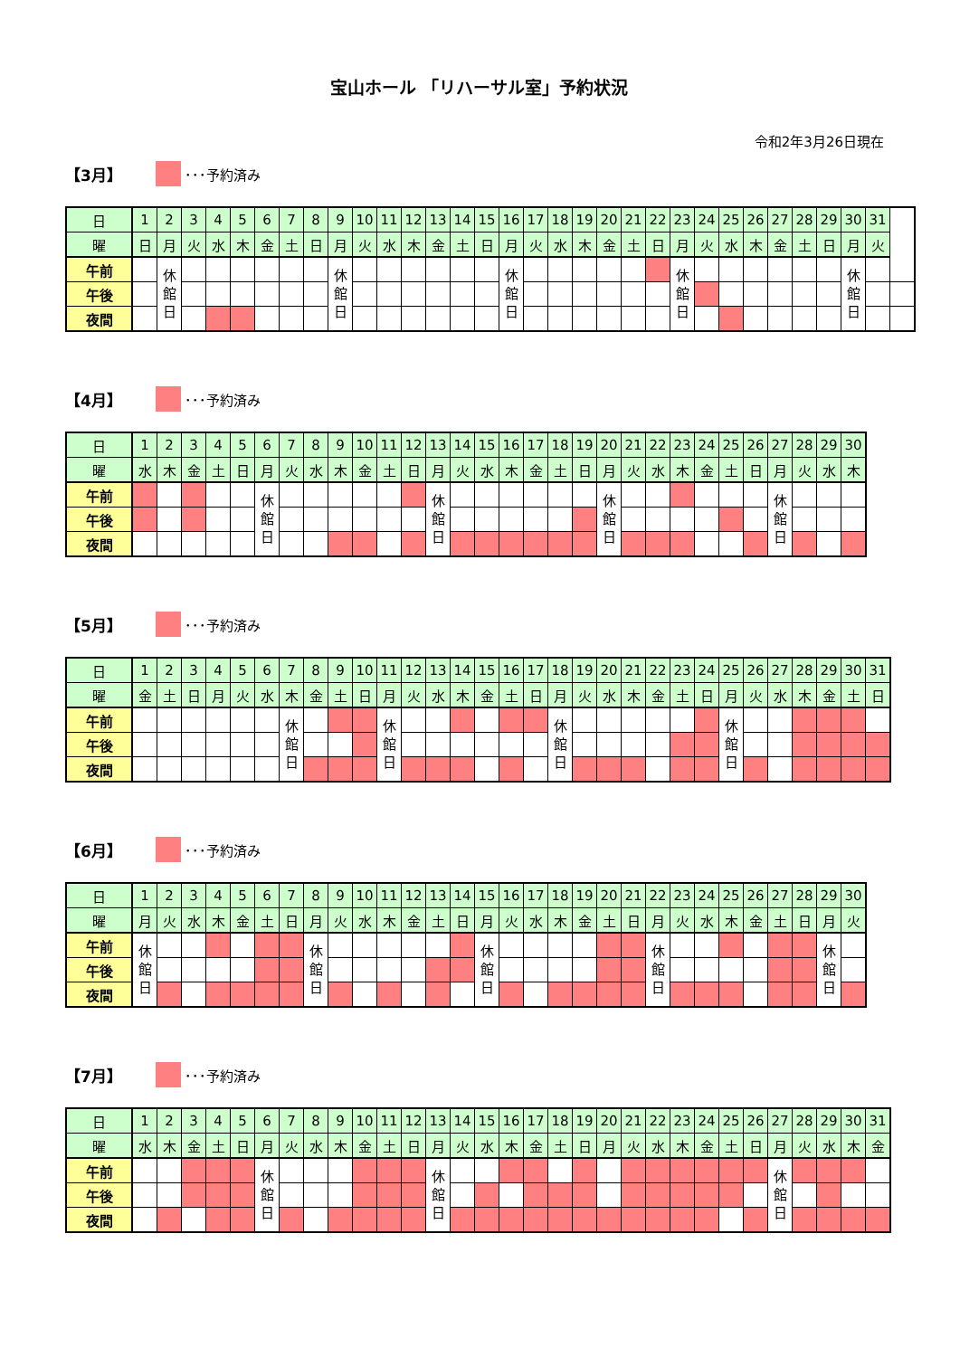宝山ホール 「リハーサル室」予約状況
令和2年3月26日現在
【3月】 ･･･予約済み
| 日 | 1 | 2 | 3 | 4 | 5 | 6 | 7 | 8 | 9 | 10 | 11 | 12 | 13 | 14 | 15 | 16 | 17 | 18 | 19 | 20 | 21 | 22 | 23 | 24 | 25 | 26 | 27 | 28 | 29 | 30 | 31 | |
| --- | --- | --- | --- | --- | --- | --- | --- | --- | --- | --- | --- | --- | --- | --- | --- | --- | --- | --- | --- | --- | --- | --- | --- | --- | --- | --- | --- | --- | --- | --- | --- | --- |
| 曜 | 日 | 月 | 火 | 水 | 木 | 金 | 土 | 日 | 月 | 火 | 水 | 木 | 金 | 土 | 日 | 月 | 火 | 水 | 木 | 金 | 土 | 日 | 月 | 火 | 水 | 木 | 金 | 土 | 日 | 月 | 火 | |
| 午前 | | 休 館 日 | | | | | | | 休 館 日 | | | | | | | 休 館 日 | | | | | | | 休 館 日 | | | | | | | 休 館 日 | | |
| 午後 | | | | | | | | | | | | | | | | | | | | | | | | | | | | | | | | |
| 夜間 | | | | | | | | | | | | | | | | | | | | | | | | | | | | | | | | |
【4月】 ･･･予約済み
| 日 | 1 | 2 | 3 | 4 | 5 | 6 | 7 | 8 | 9 | 10 | 11 | 12 | 13 | 14 | 15 | 16 | 17 | 18 | 19 | 20 | 21 | 22 | 23 | 24 | 25 | 26 | 27 | 28 | 29 | 30 |
| --- | --- | --- | --- | --- | --- | --- | --- | --- | --- | --- | --- | --- | --- | --- | --- | --- | --- | --- | --- | --- | --- | --- | --- | --- | --- | --- | --- | --- | --- | --- |
| 曜 | 水 | 木 | 金 | 土 | 日 | 月 | 火 | 水 | 木 | 金 | 土 | 日 | 月 | 火 | 水 | 木 | 金 | 土 | 日 | 月 | 火 | 水 | 木 | 金 | 土 | 日 | 月 | 火 | 水 | 木 |
| 午前 | | | | | | 休 館 日 | | | | | | | 休 館 日 | | | | | | | 休 館 日 | | | | | | | 休 館 日 | | | |
| 午後 | | | | | | | | | | | | | | | | | | | | | | | | | | | | | | |
| 夜間 | | | | | | | | | | | | | | | | | | | | | | | | | | | | | | |
【5月】 ･･･予約済み
| 日 | 1 | 2 | 3 | 4 | 5 | 6 | 7 | 8 | 9 | 10 | 11 | 12 | 13 | 14 | 15 | 16 | 17 | 18 | 19 | 20 | 21 | 22 | 23 | 24 | 25 | 26 | 27 | 28 | 29 | 30 | 31 |
| --- | --- | --- | --- | --- | --- | --- | --- | --- | --- | --- | --- | --- | --- | --- | --- | --- | --- | --- | --- | --- | --- | --- | --- | --- | --- | --- | --- | --- | --- | --- | --- |
| 曜 | 金 | 土 | 日 | 月 | 火 | 水 | 木 | 金 | 土 | 日 | 月 | 火 | 水 | 木 | 金 | 土 | 日 | 月 | 火 | 水 | 木 | 金 | 土 | 日 | 月 | 火 | 水 | 木 | 金 | 土 | 日 |
| 午前 | | | | | | | 休 館 日 | | | | 休 館 日 | | | | | | | 休 館 日 | | | | | | | 休 館 日 | | | | | | |
| 午後 | | | | | | | | | | | | | | | | | | | | | | | | | | | | | | | |
| 夜間 | | | | | | | | | | | | | | | | | | | | | | | | | | | | | | | |
【6月】 ･･･予約済み
| 日 | 1 | 2 | 3 | 4 | 5 | 6 | 7 | 8 | 9 | 10 | 11 | 12 | 13 | 14 | 15 | 16 | 17 | 18 | 19 | 20 | 21 | 22 | 23 | 24 | 25 | 26 | 27 | 28 | 29 | 30 |
| --- | --- | --- | --- | --- | --- | --- | --- | --- | --- | --- | --- | --- | --- | --- | --- | --- | --- | --- | --- | --- | --- | --- | --- | --- | --- | --- | --- | --- | --- | --- |
| 曜 | 月 | 火 | 水 | 木 | 金 | 土 | 日 | 月 | 火 | 水 | 木 | 金 | 土 | 日 | 月 | 火 | 水 | 木 | 金 | 土 | 日 | 月 | 火 | 水 | 木 | 金 | 土 | 日 | 月 | 火 |
| 午前 | 休 館 日 | | | | | | | 休 館 日 | | | | | | | 休 館 日 | | | | | | | 休 館 日 | | | | | | | 休 館 日 | |
| 午後 | | | | | | | | | | | | | | | | | | | | | | | | | | | | | | |
| 夜間 | | | | | | | | | | | | | | | | | | | | | | | | | | | | | | |
【7月】 ･･･予約済み
| 日 | 1 | 2 | 3 | 4 | 5 | 6 | 7 | 8 | 9 | 10 | 11 | 12 | 13 | 14 | 15 | 16 | 17 | 18 | 19 | 20 | 21 | 22 | 23 | 24 | 25 | 26 | 27 | 28 | 29 | 30 | 31 |
| --- | --- | --- | --- | --- | --- | --- | --- | --- | --- | --- | --- | --- | --- | --- | --- | --- | --- | --- | --- | --- | --- | --- | --- | --- | --- | --- | --- | --- | --- | --- | --- |
| 曜 | 水 | 木 | 金 | 土 | 日 | 月 | 火 | 水 | 木 | 金 | 土 | 日 | 月 | 火 | 水 | 木 | 金 | 土 | 日 | 月 | 火 | 水 | 木 | 金 | 土 | 日 | 月 | 火 | 水 | 木 | 金 |
| 午前 | | | | | | 休 館 日 | | | | | | | 休 館 日 | | | | | | | | | | | | | | 休 館 日 | | | | |
| 午後 | | | | | | | | | | | | | | | | | | | | | | | | | | | | | | | |
| 夜間 | | | | | | | | | | | | | | | | | | | | | | | | | | | | | | | |